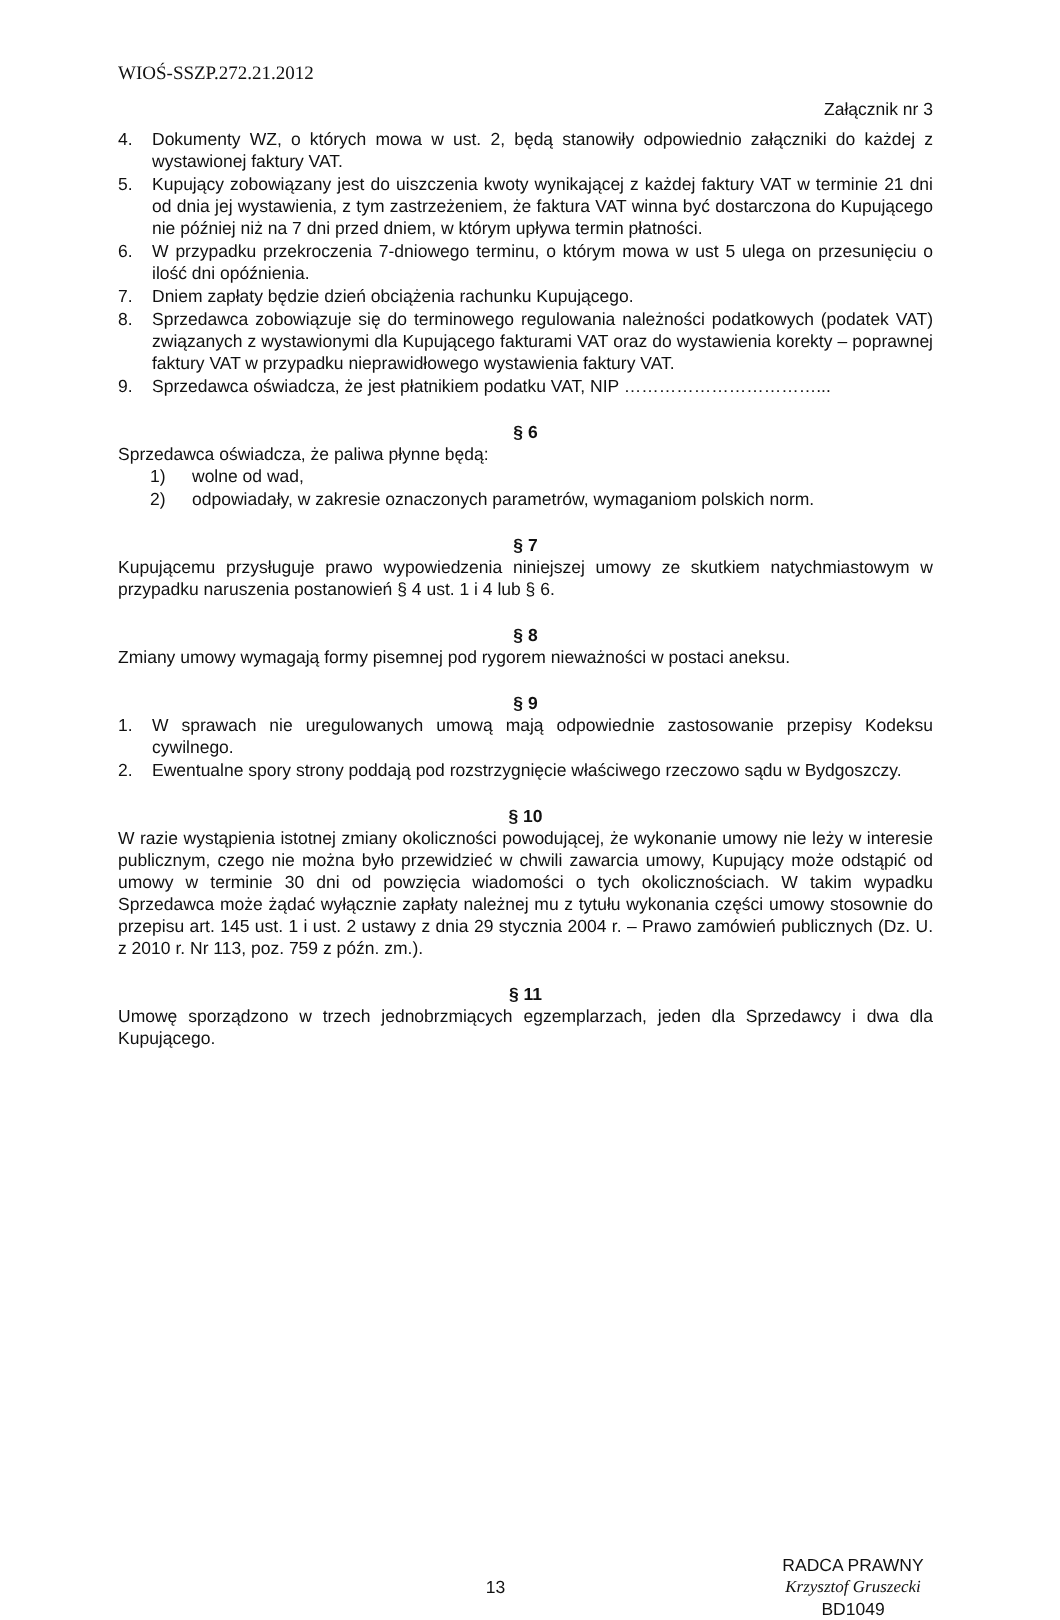WIOŚ-SSZP.272.21.2012
Załącznik nr 3
4. Dokumenty WZ, o których mowa w ust. 2, będą stanowiły odpowiednio załączniki do każdej z wystawionej faktury VAT.
5. Kupujący zobowiązany jest do uiszczenia kwoty wynikającej z każdej faktury VAT w terminie 21 dni od dnia jej wystawienia, z tym zastrzeżeniem, że faktura VAT winna być dostarczona do Kupującego nie później niż na 7 dni przed dniem, w którym upływa termin płatności.
6. W przypadku przekroczenia 7-dniowego terminu, o którym mowa w ust 5 ulega on przesunięciu o ilość dni opóźnienia.
7. Dniem zapłaty będzie dzień obciążenia rachunku Kupującego.
8. Sprzedawca zobowiązuje się do terminowego regulowania należności podatkowych (podatek VAT) związanych z wystawionymi dla Kupującego fakturami VAT oraz do wystawienia korekty – poprawnej faktury VAT w przypadku nieprawidłowego wystawienia faktury VAT.
9. Sprzedawca oświadcza, że jest płatnikiem podatku VAT, NIP ……………………………...
§ 6
Sprzedawca oświadcza, że paliwa płynne będą:
1) wolne od wad,
2) odpowiadały, w zakresie oznaczonych parametrów, wymaganiom polskich norm.
§ 7
Kupującemu przysługuje prawo wypowiedzenia niniejszej umowy ze skutkiem natychmiastowym w przypadku naruszenia postanowień § 4 ust. 1 i 4 lub § 6.
§ 8
Zmiany umowy wymagają formy pisemnej pod rygorem nieważności w postaci aneksu.
§ 9
1. W sprawach nie uregulowanych umową mają odpowiednie zastosowanie przepisy Kodeksu cywilnego.
2. Ewentualne spory strony poddają pod rozstrzygnięcie właściwego rzeczowo sądu w Bydgoszczy.
§ 10
W razie wystąpienia istotnej zmiany okoliczności powodującej, że wykonanie umowy nie leży w interesie publicznym, czego nie można było przewidzieć w chwili zawarcia umowy, Kupujący może odstąpić od umowy w terminie 30 dni od powzięcia wiadomości o tych okolicznościach. W takim wypadku Sprzedawca może żądać wyłącznie zapłaty należnej mu z tytułu wykonania części umowy stosownie do przepisu art. 145 ust. 1 i ust. 2 ustawy z dnia 29 stycznia 2004 r. – Prawo zamówień publicznych (Dz. U. z 2010 r. Nr 113, poz. 759 z późn. zm.).
§ 11
Umowę sporządzono w trzech jednobrzmiących egzemplarzach, jeden dla Sprzedawcy i dwa dla Kupującego.
13
RADCA PRAWNY
Krzysztof Gruszecki
BD1049